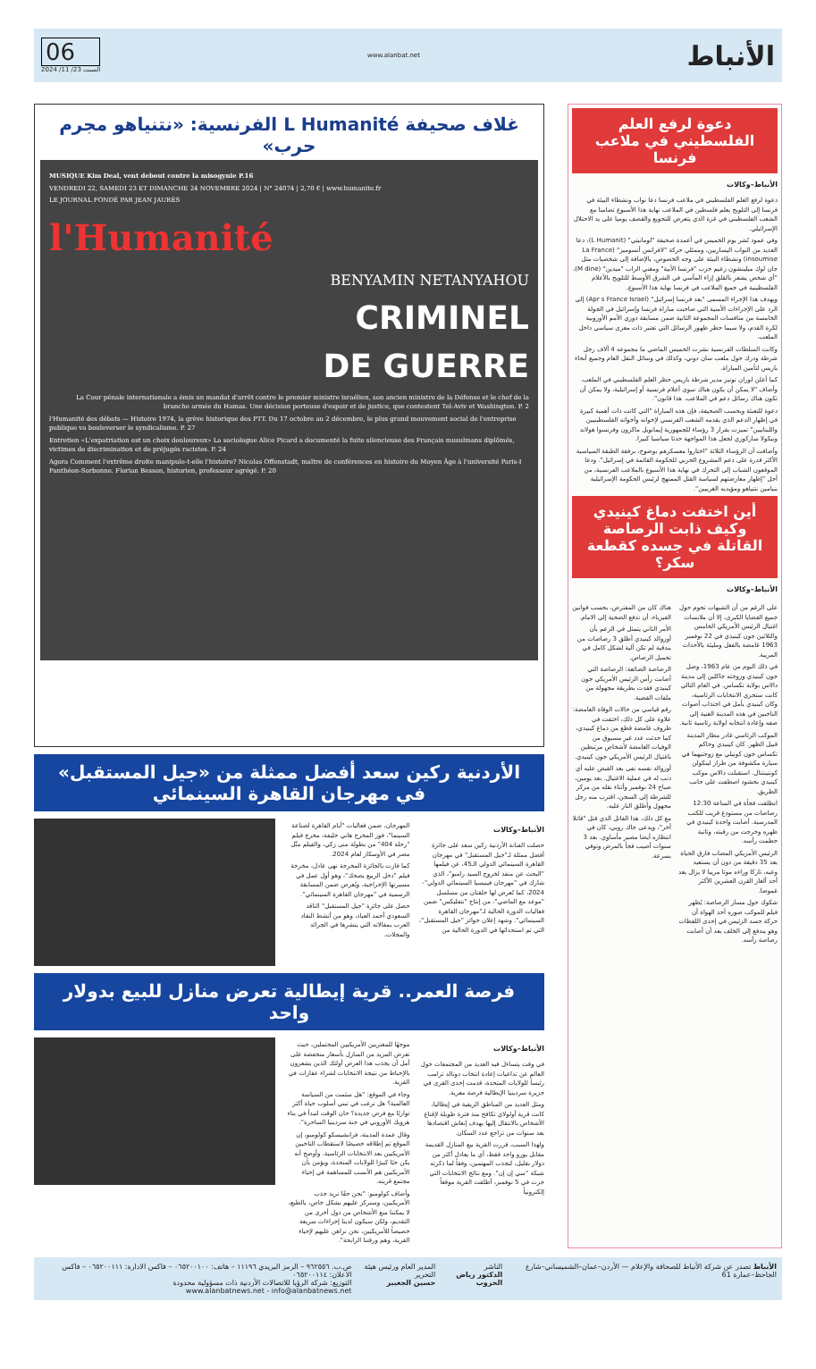الأنباط
www.alanbat.net
06
السبت 23/ 11/ 2024
دعوة لرفع العلم الفلسطيني في ملاعب فرنسا
الأنباط–وكالات
دعوة لرفع العلم الفلسطيني في ملاعب فرنسا دعا نواب ونشطاء البيئة في فرنسا إلى التلويح بعلم فلسطين في الملاعب نهاية هذا الأسبوع تضامنا مع الشعب الفلسطيني في غزة الذي يتعرض للتجويع والقصف يوميا على يد الاحتلال الإسرائيلي.
وفي عمود نُشر يوم الخميس في أعمدة صحيفة "لومانيتي" (L Humanit)، دعا العديد من النواب اليساريين، وممثلي حركة "لافرانس أنسوميز" (La France insoumise) ونشطاء البيئة على وجه الخصوص، بالإضافة إلى شخصيات مثل جان لوك ميلينشون زعيم حزب "فرنسا الأبية" ومغني الراب "ميدين" (M dine)، "أي شخص يشعر بالقلق إزاء المآسي في الشرق الأوسط للتلويح بالأعلام الفلسطينية في جميع الملاعب في فرنسا نهاية هذا الأسبوع.
ويهدف هذا الإجراء المسمى "بعد فرنسا إسرائيل" (Apr s France Israel) إلى الرد على الإجراءات الأمنية التي صاحبت مباراة فرنسا وإسرائيل في الجولة الخامسة من منافسات المجموعة الثانية ضمن مسابقة دوري الأمم الأوروبية لكرة القدم، ولا سيما حظر ظهور الرسائل التي تعتبر ذات مغزى سياسي داخل الملعب.
وكانت السلطات الفرنسية نشرت الخميس الماضي ما مجموعه 4 آلاف رجل شرطة ودرك حول ملعب سان دوني، وكذلك في وسائل النقل العام وجميع أنحاء باريس لتأمين المباراة.
كما أعلن لوران نونيز مدير شرطة باريس حظر العلم الفلسطيني في الملعب. وأضاف "لا يمكن أن يكون هناك سوى أعلام فرنسية أو إسرائيلية، ولا يمكن أن تكون هناك رسائل دعم في الملاعب. هذا قانون".
دعوة للتعبئة وبحسب الصحيفة، فإن هذه المباراة "التي كانت ذات أهمية كبيرة في إظهار الدعم الذي يقدمه الشعب الفرنسي لإخوانه وأخواته الفلسطينيين واللبنانيين" تميزت بقرار 3 رؤساء للجمهورية إيمانويل ماكرون وفرنسوا هولاند ونيكولا ساركوزي لجعل هذا المواجهة حدثا سياسيا كبيرا.
وأضافت أن الرؤساء الثلاثة "اختاروا معسكرهم بوضوح، برفقة الطبقة السياسية الأكثر قدرة على دعم المشروع الحربي للحكومة القائمة في إسرائيل". ودعا الموقعون الشباب إلى التحرك في نهاية هذا الأسبوع بالملاعب الفرنسية، من أجل "إظهار معارضتهم لسياسة القتل الممنهج لرئيس الحكومة الإسرائيلية بنيامين نتنياهو ومؤيديه الغربيين".
أين اختفت دماغ كينيدي وكيف ذابت الرصاصة القاتلة في جسده كقطعة سكر؟
الأنباط–وكالات
على الرغم من أن الشبهات تحوم حول جميع القضايا الكبرى، إلا أن ملابسات اغتيال الرئيس الأمريكي الخامس والثلاثين جون كينيدي في 22 نوفمبر 1963 غامضة بالفعل ومليئة بالأحداث المريبة.
في ذلك اليوم من عام 1963، وصل جون كينيدي وزوجته جاكلين إلى مدينة دالاس بولاية تكساس. في العام التالي كانت ستجري الانتخابات الرئاسية، وكان كينيدي يأمل في اجتذاب أصوات الناخبين في هذه المدينة الغنية إلى صفه وإعادة انتخابه لولاية رئاسية ثانية.
الموكب الرئاسي غادر مطار المدينة قبيل الظهر. كان كينيدي وحاكم تكساس جون كونيلي مع زوجتيهما في سيارة مكشوفة من طراز لينكولن كونتيننتال. استقبلت دالاس موكب كينيدي بحشود اصطفت على جانب الطريق.
انطلقت فجأة في الساعة 12:30 رصاصات من مستودع قريب للكتب المدرسية. أصابت واحدة كينيدي في ظهره وخرجت من رقبته، وثانية حطمت رأسه.
الرئيس الأمريكي المصاب فارق الحياة بعد 35 دقيقة من دون أن يستعيد وعيه، تاركا وراءه موتا مريبا لا يزال يعد أحد ألغاز القرن العشرين الأكثر غموضا.
شكوك حول مسار الرصاصة: يُظهر فيلم للموكب صوره أحد الهواة أن حركة جسد الرئيس في إحدى اللقطات وهو يندفع إلى الخلف بعد أن أصابت رصاصة رأسه.
هناك كان من المفترض، بحسب قوانين الفيزياء، أن تدفع الضحية إلى الامام.
الأمر الثاني يتمثل في الزعم بأن أوزوالد كينيدي أطلق 3 رصاصات من بندقية لم تكن آلية لشكل كامل في تحميل الرصاص.
الرصاصة الضائعة: الرصاصة التي أصابت رأس الرئيس الأمريكي جون كينيدي فقدت بطريقة مجهولة من ملفات القضية.
رقم قياسي من حالات الوفاة الغامضة: علاوة على كل ذلك، اختفت في ظروف غامضة قطع من دماغ كينيدي، كما حدثت عدد غير مسبوق من الوفيات الغامضة لأشخاص مرتبطين باغتيال الرئيس الأمريكي جون كينيدي.
أوزوالد نفسه نفى بعد القبض عليه أي ذنب له في عملية الاغتيال. بعد يومين، صباح 24 نوفمبر وأثناء نقله من مركز للشرطة إلى السجن، اقترب منه رجل مجهول وأطلق النار عليه.
مع كل ذلك، هذا القاتل الذي قتل "قاتلا آخر"، ويدعى جاك روبي، كان في انتظاره أيضا مصير مأساوي. بعد 3 سنوات أصيب فجأ بالمرض وتوفي بسرعة.
غلاف صحيفة L Humanité الفرنسية: «نتنياهو مجرم حرب»
MUSIQUE Kim Deal, vent debout contre la misogynie P.16
VENDREDI 22, SAMEDI 23 ET DIMANCHE 24 NOVEMBRE 2024 | N° 24074 | 2,70 € | www.humanite.fr
LE JOURNAL FONDÉ PAR JEAN JAURÈS
l'Humanité
BENYAMIN NETANYAHOU
CRIMINEL
DE GUERRE
La Cour pénale internationale a émis un mandat d'arrêt contre le premier ministre israélien, son ancien ministre de la Défense et le chef de la branche armée du Hamas. Une décision porteuse d'espoir et de justice, que contestent Tel-Aviv et Washington. P. 2
l'Humanité des débats — Histoire 1974, la grève historique des PTT. Du 17 octobre au 2 décembre, le plus grand mouvement social de l'entreprise publique va bouleverser le syndicalisme. P. 27
Entretien «L'expatriation est un choix douloureux» La sociologue Alice Picard a documenté la fuite silencieuse des Français musulmans diplômés, victimes de discrimination et de préjugés racistes. P. 24
Agora Comment l'extrême droite manipule-t-elle l'histoire? Nicolas Offenstadt, maître de conférences en histoire du Moyen Âge à l'université Paris-I Panthéon-Sorbonne. Florian Besson, historien, professeur agrégé. P. 20
الأردنية ركين سعد أفضل ممثلة من «جيل المستقبل» في مهرجان القاهرة السينمائي
الأنباط–وكالات
حصلت الفنانة الأردنية ركين سعد على جائزة أفضل ممثلة لـ"جيل المستقبل" في مهرجان القاهرة السينمائي الدولي الـ45، عن فيلمها "البحث عن منفذ لخروج السيد رامبو"، الذي شارك في "مهرجان فينيسيا السينمائي الدولي"- 2024، كما تُعرض لها حلقتان من مسلسل "موعد مع الماضي"، من إنتاج "نتفليكس" ضمن فعاليات الدورة الحالية لـ"مهرجان القاهرة السينمائي". وشهد إعلان جوائز "جيل المستقبل"، التي تم استحداثها في الدورة الحالية من
المهرجان، ضمن فعاليات "أيام القاهرة لصناعة السينما"، فوز المخرج هاني خليفة، مخرج فيلم "رحلة 404" من بطولة منى زكي، والفيلم مثّل مصر في الأوسكار لعام 2024.
كما فازت بالجائزة المخرجة نهى عادل، مخرجة فيلم "دخل الربيع يضحك"، وهو أول عمل في مسيرتها الإخراجية، ويُعرض ضمن المسابقة الرسمية في "مهرجان القاهرة السينمائي".
حصل على جائزة "جيل المستقبل" الناقد السعودي أحمد العياد، وهو من أنشط النقاد العرب بمقالاته التي ينشرها في الجرائد والمجلات.
فرصة العمر.. قرية إيطالية تعرض منازل للبيع بدولار واحد
الأنباط–وكالات
في وقت يتساءل فيه العديد من المجتمعات حول العالم عن تداعيات إعادة انتخاب دونالد ترامب رئيساً للولايات المتحدة، قدمت إحدى القرى في جزيرة سردينيا الإيطالية فرصة مغرية.
ومثل العديد من المناطق الريفية في إيطاليا، كانت قرية أولولاي تكافح منذ فترة طويلة لإقناع الأشخاص بالانتقال إليها بهدف إنعاش اقتصادها بعد سنوات من تراجع عدد السكان.
ولهذا السبب، قررت القرية بيع المنازل القديمة مقابل يورو واحد فقط، أي ما يعادل أكثر من دولار بقليل، لتجذب المهتمين، وفقاً لما ذكرته شبكة "سي إن إن". ومع نتائج الانتخابات التي جرت في 5 نوفمبر، أطلقت القرية موقعاً إلكترونياً
موجهًا للمغتربين الأمريكيين المحتملين، حيث تعرض المزيد من المنازل بأسعار منخفضة على أمل أن يجذب هذا العرض أولئك الذين يشعرون بالإحباط من نتيجة الانتخابات لشراء عقارات في القرية.
وجاء في الموقع: "هل سئمت من السياسة العالمية؟ هل ترغب في تبني أسلوب حياة أكثر توازنًا مع فرص جديدة؟ حان الوقت لتبدأ في بناء هروبك الأوروبي في جنة سردينيا الساحرة".
وقال عمدة المدينة، فرانشيسكو كولومبو، إن الموقع تم إطلاقه خصيصًا لاستقطاب الناخبين الأمريكيين بعد الانتخابات الرئاسية. وأوضح أنه يكن حبًا كبيرًا للولايات المتحدة، ويؤمن بأن الأمريكيين هم الأنسب للمساهمة في إحياء مجتمع قريته.
وأضاف كولومبو: "نحن حقًا نريد جذب الأمريكيين، وسنركز عليهم بشكل خاص، بالطبع، لا يمكننا منع الأشخاص من دول أخرى من التقديم، ولكن سيكون لدينا إجراءات سريعة خصيصاً للأمريكيين، نحن نراهن عليهم لإحياء القرية، وهم ورقتنا الرابحة".
الأنباط تصدر عن شركة الأنباط للصحافة والإعلام — الأردن–عمان–الشميساني–شارع الجاحظ–عمارة 61
الناشر
الدكتور رياض الحروب
المدير العام ورئيس هيئة التحرير
حسين الجغبير
ص.ب. ٩٦٢٥٥٦ – الرمز البريدي ١١١٩٦ – هاتف: ٠٦٥٢٠٠١٠٠ – فاكس الادارة: ٠٦٥٢٠٠١١١ – فاكس الاعلان: ٠٦٥٢٠٠١١٤
التوزيع: شركة الرؤيا للاتصالات الأردنية ذات مسؤولية محدودة
www.alanbatnews.net - info@alanbatnews.net